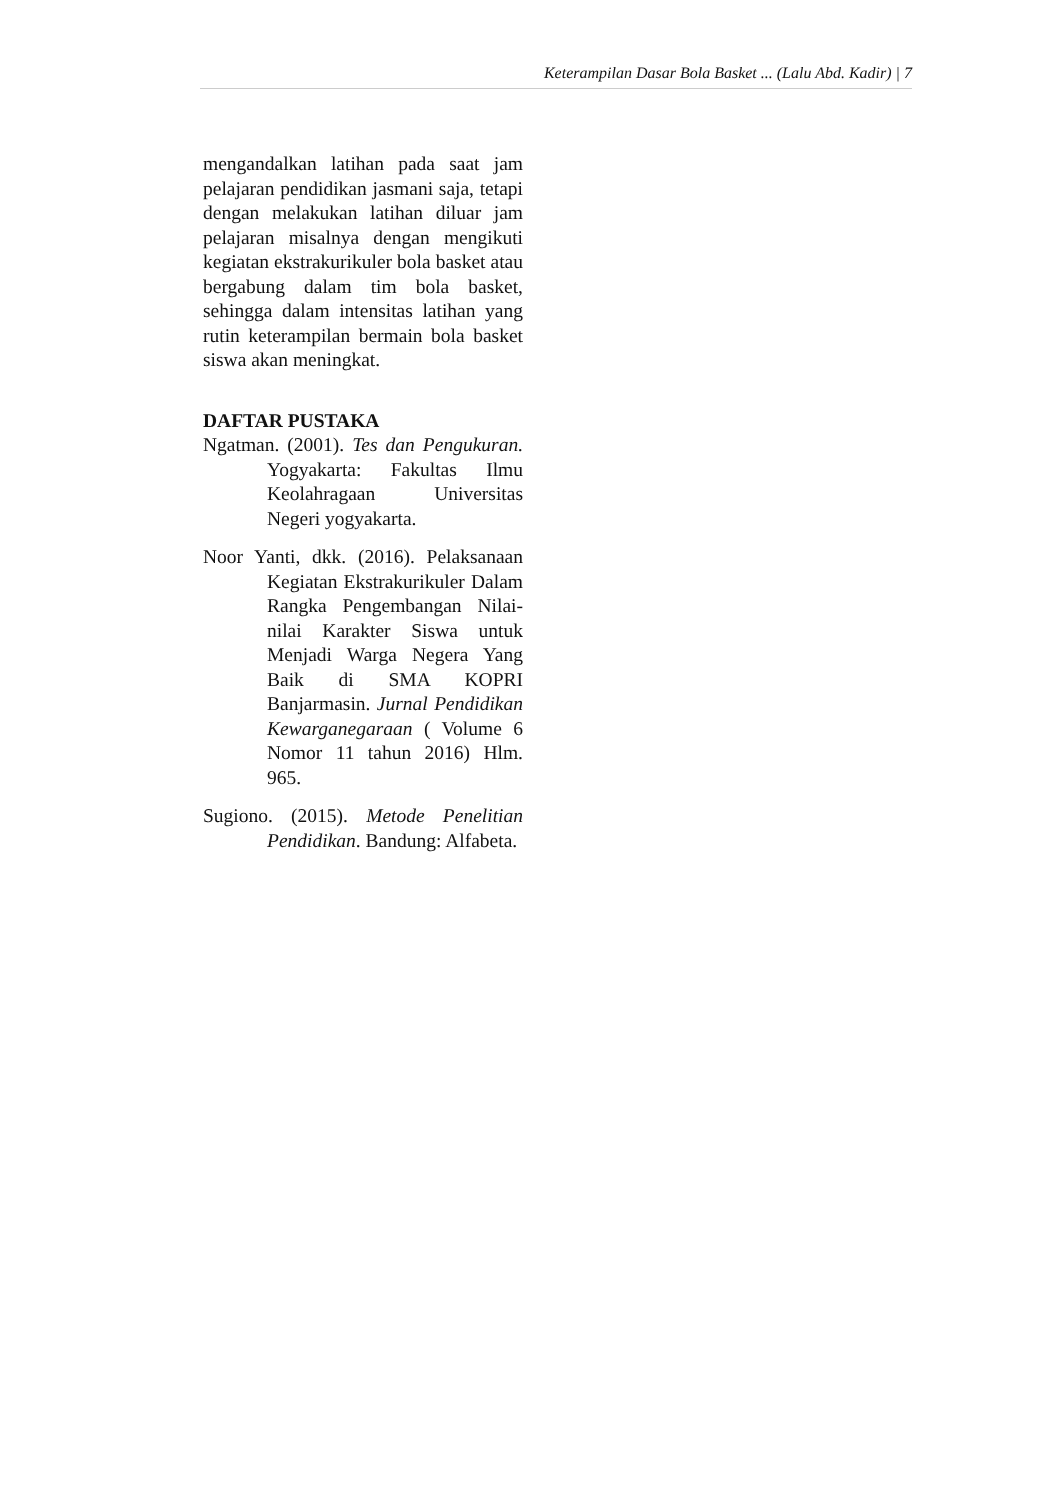Keterampilan Dasar Bola Basket ... (Lalu Abd. Kadir) | 7
mengandalkan latihan pada saat jam pelajaran pendidikan jasmani saja, tetapi dengan melakukan latihan diluar jam pelajaran misalnya dengan mengikuti kegiatan ekstrakurikuler bola basket atau bergabung dalam tim bola basket, sehingga dalam intensitas latihan yang rutin keterampilan bermain bola basket siswa akan meningkat.
DAFTAR PUSTAKA
Ngatman. (2001). Tes dan Pengukuran. Yogyakarta: Fakultas Ilmu Keolahragaan Universitas Negeri yogyakarta.
Noor Yanti, dkk. (2016). Pelaksanaan Kegiatan Ekstrakurikuler Dalam Rangka Pengembangan Nilai-nilai Karakter Siswa untuk Menjadi Warga Negera Yang Baik di SMA KOPRI Banjarmasin. Jurnal Pendidikan Kewarganegaraan ( Volume 6 Nomor 11 tahun 2016) Hlm. 965.
Sugiono. (2015). Metode Penelitian Pendidikan. Bandung: Alfabeta.